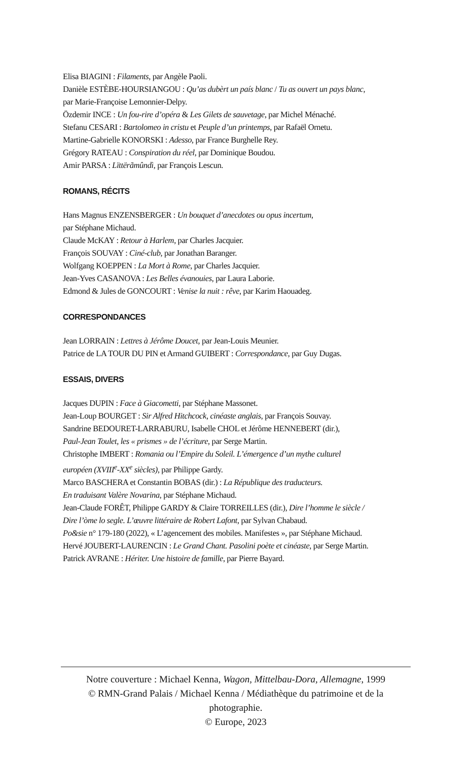Elisa BIAGINI : Filaments, par Angèle Paoli.
Danièle ESTÈBE-HOURSIANGOU : Qu’as dubèrt un país blanc / Tu as ouvert un pays blanc,
par Marie-Françoise Lemonnier-Delpy.
Özdemir INCE : Un fou-rire d’opéra & Les Gilets de sauvetage, par Michel Ménaché.
Stefanu CESARI : Bartolomeo in cristu et Peuple d’un printemps, par Rafaël Ornetu.
Martine-Gabrielle KONORSKI : Adesso, par France Burghelle Rey.
Grégory RATEAU : Conspiration du réel, par Dominique Boudou.
Amir PARSA : Lïttërãmûndì, par François Lescun.
ROMANS, RÉCITS
Hans Magnus ENZENSBERGER : Un bouquet d’anecdotes ou opus incertum,
par Stéphane Michaud.
Claude McKAY : Retour à Harlem, par Charles Jacquier.
François SOUVAY : Ciné-club, par Jonathan Baranger.
Wolfgang KOEPPEN : La Mort à Rome, par Charles Jacquier.
Jean-Yves CASANOVA : Les Belles évanouies, par Laura Laborie.
Edmond & Jules de GONCOURT : Venise la nuit : rêve, par Karim Haouadeg.
CORRESPONDANCES
Jean LORRAIN : Lettres à Jérôme Doucet, par Jean-Louis Meunier.
Patrice de LA TOUR DU PIN et Armand GUIBERT : Correspondance, par Guy Dugas.
ESSAIS, DIVERS
Jacques DUPIN : Face à Giacometti, par Stéphane Massonet.
Jean-Loup BOURGET : Sir Alfred Hitchcock, cinéaste anglais, par François Souvay.
Sandrine BEDOURET-LARRABURU, Isabelle CHOL et Jérôme HENNEBERT (dir.),
Paul-Jean Toulet, les « prismes » de l’écriture, par Serge Martin.
Christophe IMBERT : Romania ou l’Empire du Soleil. L’émergence d’un mythe culturel
européen (XVIII<sup>e</sup>-XX<sup>e</sup> siècles), par Philippe Gardy.
Marco BASCHERA et Constantin BOBAS (dir.) : La République des traducteurs.
En traduisant Valère Novarina, par Stéphane Michaud.
Jean-Claude FORÊT, Philippe GARDY & Claire TORREILLES (dir.), Dire l’homme le siècle /
Dire l’òme lo segle. L’œuvre littéraire de Robert Lafont, par Sylvan Chabaud.
Po&sie n° 179-180 (2022), « L’agencement des mobiles. Manifestes », par Stéphane Michaud.
Hervé JOUBERT-LAURENCIN : Le Grand Chant. Pasolini poète et cinéaste, par Serge Martin.
Patrick AVRANE : Hériter. Une histoire de famille, par Pierre Bayard.
Notre couverture : Michael Kenna, Wagon, Mittelbau-Dora, Allemagne, 1999
© RMN-Grand Palais / Michael Kenna / Médiathèque du patrimoine et de la photographie.
© Europe, 2023